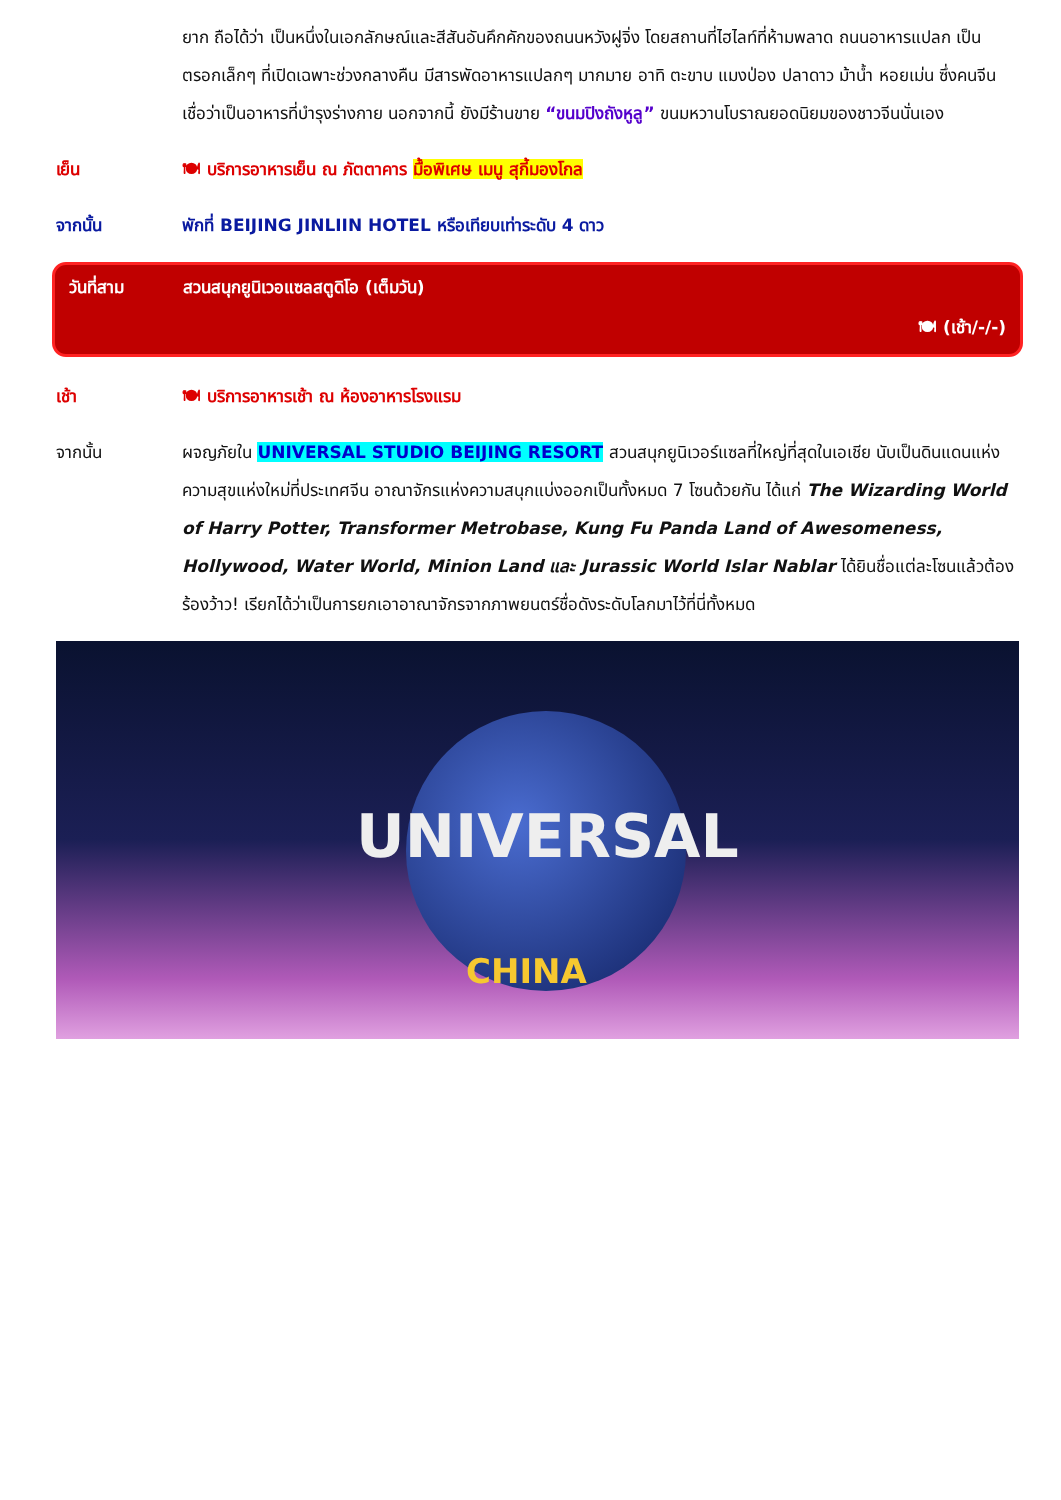ยาก ถือได้ว่า เป็นหนึ่งในเอกลักษณ์และสีสันอันคึกคักของถนนหวังฝูจิ่ง โดยสถานที่ไฮไลท์ที่ห้ามพลาด ถนนอาหารแปลก เป็นตรอกเล็กๆ ที่เปิดเฉพาะช่วงกลางคืน มีสารพัดอาหารแปลกๆ มากมาย อาทิ ตะขาบ แมงป่อง ปลาดาว ม้าน้ำ หอยเม่น ซึ่งคนจีนเชื่อว่าเป็นอาหารที่บำรุงร่างกาย นอกจากนี้ ยังมีร้านขาย “ขนมปิงถังหูลู” ขนมหวานโบราณยอดนิยมของชาวจีนนั่นเอง
เย็น 🍽 บริการอาหารเย็น ณ ภัตตาคาร มื้อพิเศษ เมนู สุกี้มองโกล
จากนั้น พักที่ BEIJING JINLIIN HOTEL หรือเทียบเท่าระดับ 4 ดาว
วันที่สาม สวนสนุกยูนิเวอแซลสตูดิโอ (เต็มวัน)
🍽 (เช้า/-/-)
เช้า 🍽 บริการอาหารเช้า ณ ห้องอาหารโรงแรม
จากนั้น ผจญภัยใน UNIVERSAL STUDIO BEIJING RESORT สวนสนุกยูนิเวอร์แซลที่ใหญ่ที่สุดในเอเชีย นับเป็นดินแดนแห่งความสุขแห่งใหม่ที่ประเทศจีน อาณาจักรแห่งความสนุกแบ่งออกเป็นทั้งหมด 7 โซนด้วยกัน ได้แก่ The Wizarding World of Harry Potter, Transformer Metrobase, Kung Fu Panda Land of Awesomeness, Hollywood, Water World, Minion Land และ Jurassic World Islar Nablar ได้ยินชื่อแต่ละโซนแล้วต้องร้องว้าว! เรียกได้ว่าเป็นการยกเอาอาณาจักรจากภาพยนตร์ชื่อดังระดับโลกมาไว้ที่นี่ทั้งหมด
UNIVERSAL
CHINA